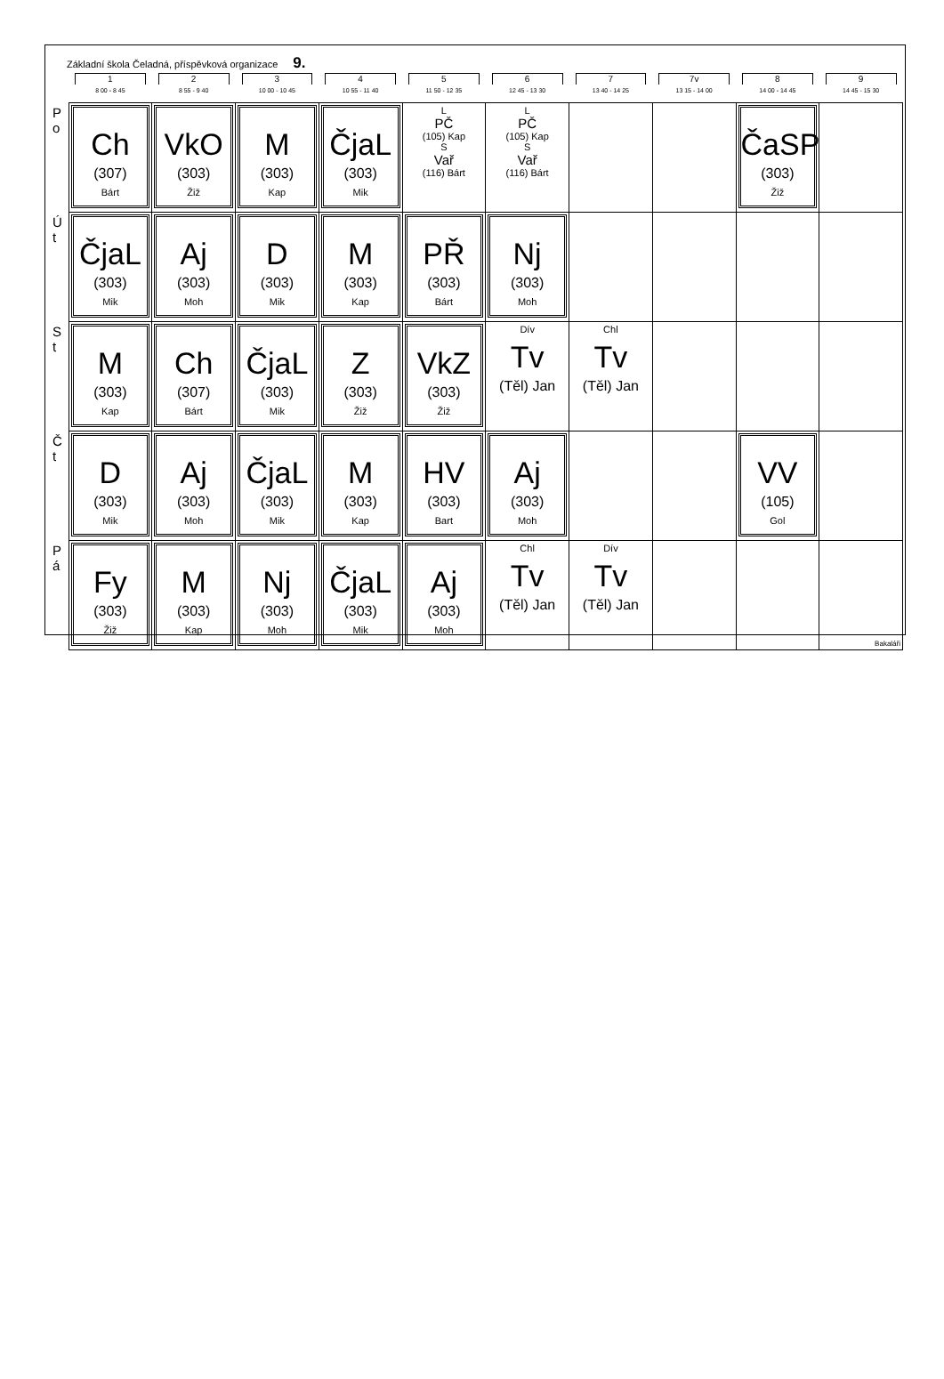Základní škola Čeladná, příspěvková organizace 9.
| | 1 8 00 - 8 45 | 2 8 55 - 9 40 | 3 10 00 - 10 45 | 4 10 55 - 11 40 | 5 11 50 - 12 35 | 6 12 45 - 13 30 | 7 13 40 - 14 25 | 7v 13 15 - 14 00 | 8 14 00 - 14 45 | 9 14 45 - 15 30 |
| --- | --- | --- | --- | --- | --- | --- | --- | --- | --- | --- |
| P o | Ch (307) Bárt | VkO (303) Žiž | M (303) Kap | ČjaL (303) Mik | L PČ (105) Kap S Vař (116) Bárt | L PČ (105) Kap S Vař (116) Bárt | | | ČaSP (303) Žiž | |
| Ú t | ČjaL (303) Mik | Aj (303) Moh | D (303) Mik | M (303) Kap | PŘ (303) Bárt | Nj (303) Moh | | | | |
| S t | M (303) Kap | Ch (307) Bárt | ČjaL (303) Mik | Z (303) Žiž | VkZ (303) Žiž | Dív Tv (Těl) Jan | Chl Tv (Těl) Jan | | | |
| Č t | D (303) Mik | Aj (303) Moh | ČjaL (303) Mik | M (303) Kap | HV (303) Bart | Aj (303) Moh | | | VV (105) Gol | |
| P á | Fy (303) Žiž | M (303) Kap | Nj (303) Moh | ČjaL (303) Mik | Aj (303) Moh | Chl Tv (Těl) Jan | Dív Tv (Těl) Jan | | | Bakaláři |